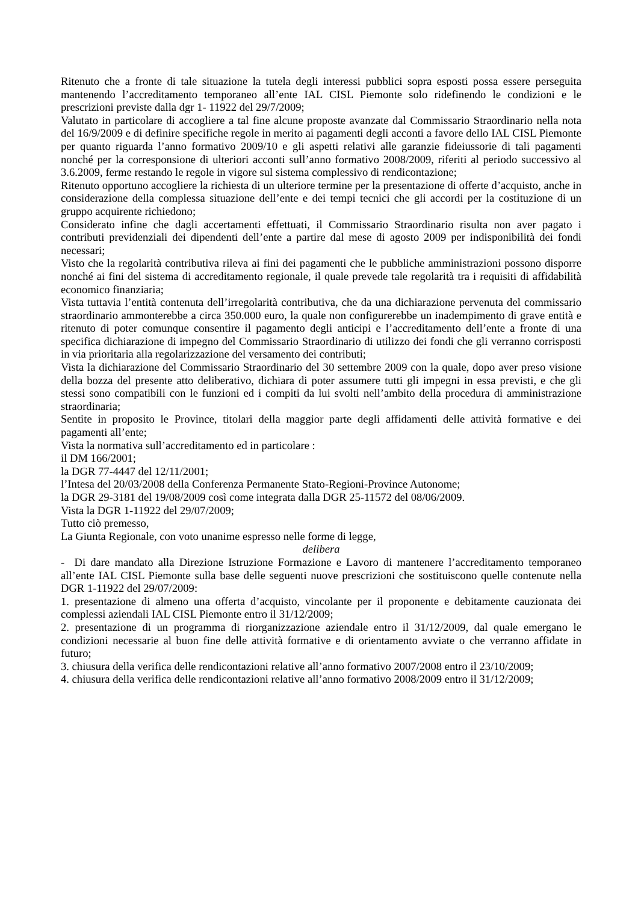Ritenuto che a fronte di tale situazione la tutela degli interessi pubblici sopra esposti possa essere perseguita mantenendo l’accreditamento temporaneo all’ente IAL CISL Piemonte solo ridefinendo le condizioni e le prescrizioni previste dalla dgr 1- 11922 del 29/7/2009;
Valutato in particolare di accogliere a tal fine alcune proposte avanzate dal Commissario Straordinario nella nota del 16/9/2009 e di definire specifiche regole in merito ai pagamenti degli acconti a favore dello IAL CISL Piemonte per quanto riguarda l’anno formativo 2009/10 e gli aspetti relativi alle garanzie fideiussorie di tali pagamenti nonché per la corresponsione di ulteriori acconti sull’anno formativo 2008/2009, riferiti al periodo successivo al 3.6.2009, ferme restando le regole in vigore sul sistema complessivo di rendicontazione;
Ritenuto opportuno accogliere la richiesta di un ulteriore termine per la presentazione di offerte d’acquisto, anche in considerazione della complessa situazione dell’ente e dei tempi tecnici che gli accordi per la costituzione di un gruppo acquirente richiedono;
Considerato infine che dagli accertamenti effettuati, il Commissario Straordinario risulta non aver pagato i contributi previdenziali dei dipendenti dell’ente a partire dal mese di agosto 2009 per indisponibilità dei fondi necessari;
Visto che la regolarità contributiva rileva ai fini dei pagamenti che le pubbliche amministrazioni possono disporre nonché ai fini del sistema di accreditamento regionale, il quale prevede tale regolarità tra i requisiti di affidabilità economico finanziaria;
Vista tuttavia l’entità contenuta dell’irregolarità contributiva, che da una dichiarazione pervenuta del commissario straordinario ammonterebbe a circa 350.000 euro, la quale non configurerebbe un inadempimento di grave entità e ritenuto di poter comunque consentire il pagamento degli anticipi e l’accreditamento dell’ente a fronte di una specifica dichiarazione di impegno del Commissario Straordinario di utilizzo dei fondi che gli verranno corrisposti in via prioritaria alla regolarizzazione del versamento dei contributi;
Vista la dichiarazione del Commissario Straordinario del 30 settembre 2009 con la quale, dopo aver preso visione della bozza del presente atto deliberativo, dichiara di poter assumere tutti gli impegni in essa previsti, e che gli stessi sono compatibili con le funzioni ed i compiti da lui svolti nell’ambito della procedura di amministrazione straordinaria;
Sentite in proposito le Province, titolari della maggior parte degli affidamenti delle attività formative e dei pagamenti all’ente;
Vista la normativa sull’accreditamento ed in particolare :
il DM 166/2001;
la DGR 77-4447 del 12/11/2001;
l’Intesa del 20/03/2008 della Conferenza Permanente Stato-Regioni-Province Autonome;
la DGR 29-3181 del 19/08/2009 così come integrata dalla DGR 25-11572 del 08/06/2009.
Vista la DGR 1-11922 del 29/07/2009;
Tutto ciò premesso,
La Giunta Regionale, con voto unanime espresso nelle forme di legge,
delibera
- Di dare mandato alla Direzione Istruzione Formazione e Lavoro di mantenere l’accreditamento temporaneo all’ente IAL CISL Piemonte sulla base delle seguenti nuove prescrizioni che sostituiscono quelle contenute nella DGR 1-11922 del 29/07/2009:
1. presentazione di almeno una offerta d’acquisto, vincolante per il proponente e debitamente cauzionata dei complessi aziendali IAL CISL Piemonte entro il 31/12/2009;
2. presentazione di un programma di riorganizzazione aziendale entro il 31/12/2009, dal quale emergano le condizioni necessarie al buon fine delle attività formative e di orientamento avviate o che verranno affidate in futuro;
3. chiusura della verifica delle rendicontazioni relative all’anno formativo 2007/2008 entro il 23/10/2009;
4. chiusura della verifica delle rendicontazioni relative all’anno formativo 2008/2009 entro il 31/12/2009;